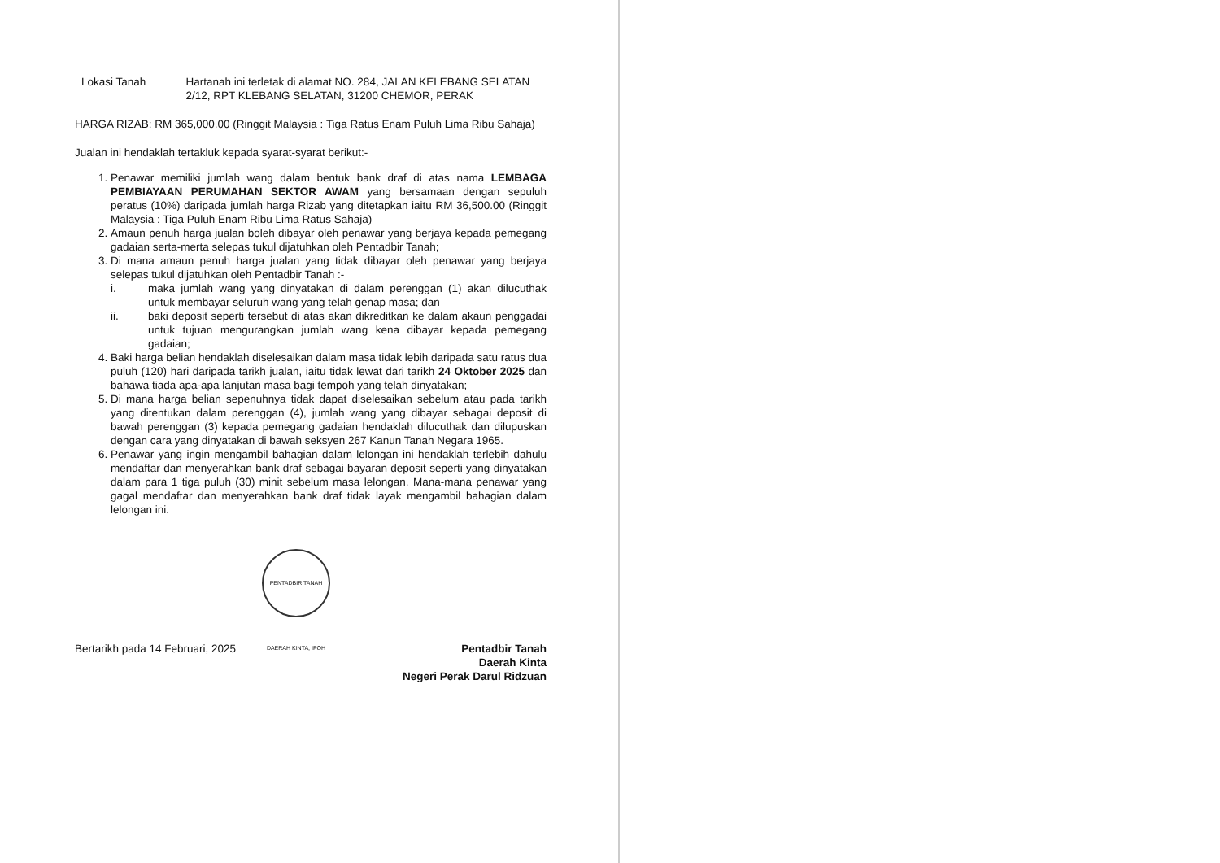Lokasi Tanah Hartanah ini terletak di alamat NO. 284, JALAN KELEBANG SELATAN 2/12, RPT KLEBANG SELATAN, 31200 CHEMOR, PERAK
HARGA RIZAB: RM 365,000.00 (Ringgit Malaysia : Tiga Ratus Enam Puluh Lima Ribu Sahaja)
Jualan ini hendaklah tertakluk kepada syarat-syarat berikut:-
1. Penawar memiliki jumlah wang dalam bentuk bank draf di atas nama LEMBAGA PEMBIAYAAN PERUMAHAN SEKTOR AWAM yang bersamaan dengan sepuluh peratus (10%) daripada jumlah harga Rizab yang ditetapkan iaitu RM 36,500.00 (Ringgit Malaysia : Tiga Puluh Enam Ribu Lima Ratus Sahaja)
2. Amaun penuh harga jualan boleh dibayar oleh penawar yang berjaya kepada pemegang gadaian serta-merta selepas tukul dijatuhkan oleh Pentadbir Tanah;
3. Di mana amaun penuh harga jualan yang tidak dibayar oleh penawar yang berjaya selepas tukul dijatuhkan oleh Pentadbir Tanah :-
i. maka jumlah wang yang dinyatakan di dalam perenggan (1) akan dilucuthak untuk membayar seluruh wang yang telah genap masa; dan
ii. baki deposit seperti tersebut di atas akan dikreditkan ke dalam akaun penggadai untuk tujuan mengurangkan jumlah wang kena dibayar kepada pemegang gadaian;
4. Baki harga belian hendaklah diselesaikan dalam masa tidak lebih daripada satu ratus dua puluh (120) hari daripada tarikh jualan, iaitu tidak lewat dari tarikh 24 Oktober 2025 dan bahawa tiada apa-apa lanjutan masa bagi tempoh yang telah dinyatakan;
5. Di mana harga belian sepenuhnya tidak dapat diselesaikan sebelum atau pada tarikh yang ditentukan dalam perenggan (4), jumlah wang yang dibayar sebagai deposit di bawah perenggan (3) kepada pemegang gadaian hendaklah dilucuthak dan dilupuskan dengan cara yang dinyatakan di bawah seksyen 267 Kanun Tanah Negara 1965.
6. Penawar yang ingin mengambil bahagian dalam lelongan ini hendaklah terlebih dahulu mendaftar dan menyerahkan bank draf sebagai bayaran deposit seperti yang dinyatakan dalam para 1 tiga puluh (30) minit sebelum masa lelongan. Mana-mana penawar yang gagal mendaftar dan menyerahkan bank draf tidak layak mengambil bahagian dalam lelongan ini.
PENTADBIR TANAH DAERAH KINTA, IPOH
Bertarikh pada 14 Februari, 2025
Pentadbir Tanah
Daerah Kinta
Negeri Perak Darul Ridzuan